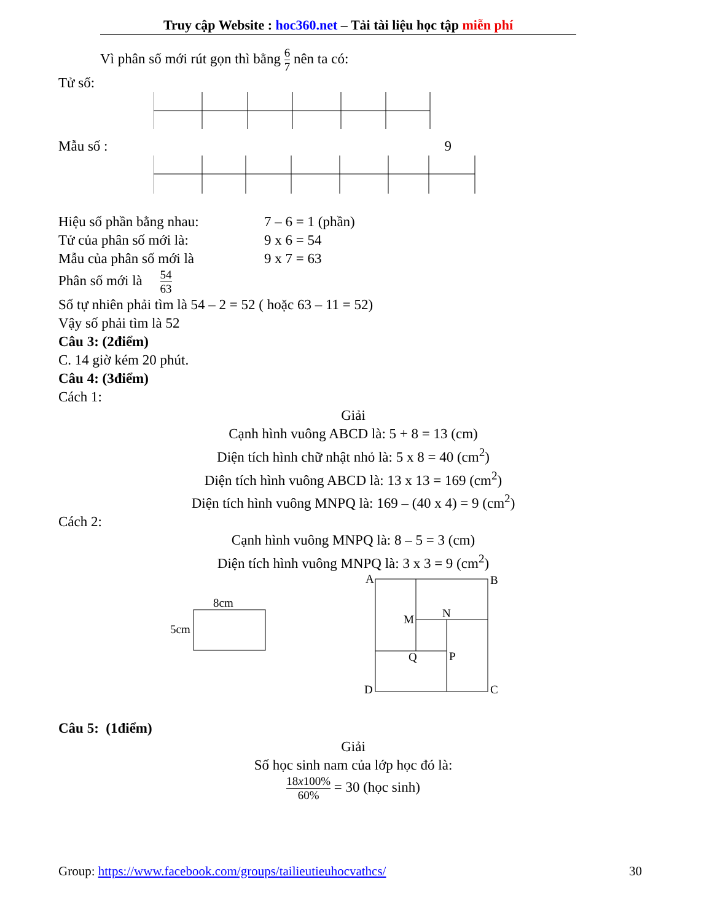Truy cập Website : hoc360.net – Tải tài liệu học tập miễn phí
Vì phân số mới rút gọn thì bằng 6 7 nên ta có:
Tử số:
Mẫu số : 9
Hiệu số phần bằng nhau: 7 – 6 = 1 (phần)
Tử của phân số mới là: 9 x 6 = 54
Mẫu của phân số mới là 9 x 7 = 63
Phân số mới là 54 63
Số tự nhiên phải tìm là 54 – 2 = 52 ( hoặc 63 – 11 = 52)
Vậy số phải tìm là 52
Câu 3: (2điểm)
C. 14 giờ kém 20 phút.
Câu 4: (3điểm)
Cách 1:
Giải
Cạnh hình vuông ABCD là: 5 + 8 = 13 (cm)
Diện tích hình chữ nhật nhỏ là: 5 x 8 = 40 (cm<sup>2</sup>)
Diện tích hình vuông ABCD là: 13 x 13 = 169 (cm<sup>2</sup>)
Diện tích hình vuông MNPQ là: 169 – (40 x 4) = 9 (cm<sup>2</sup>)
Cách 2:
Cạnh hình vuông MNPQ là: 8 – 5 = 3 (cm)
Diện tích hình vuông MNPQ là: 3 x 3 = 9 (cm<sup>2</sup>)
8cm
5cm
A
B
M
N
Q
P
D
C
Câu 5: (1điểm)
Giải
Số học sinh nam của lớp học đó là:
18x100% 60% = 30 (học sinh)
Group: https://www.facebook.com/groups/tailieutieuhocvathcs/ 30